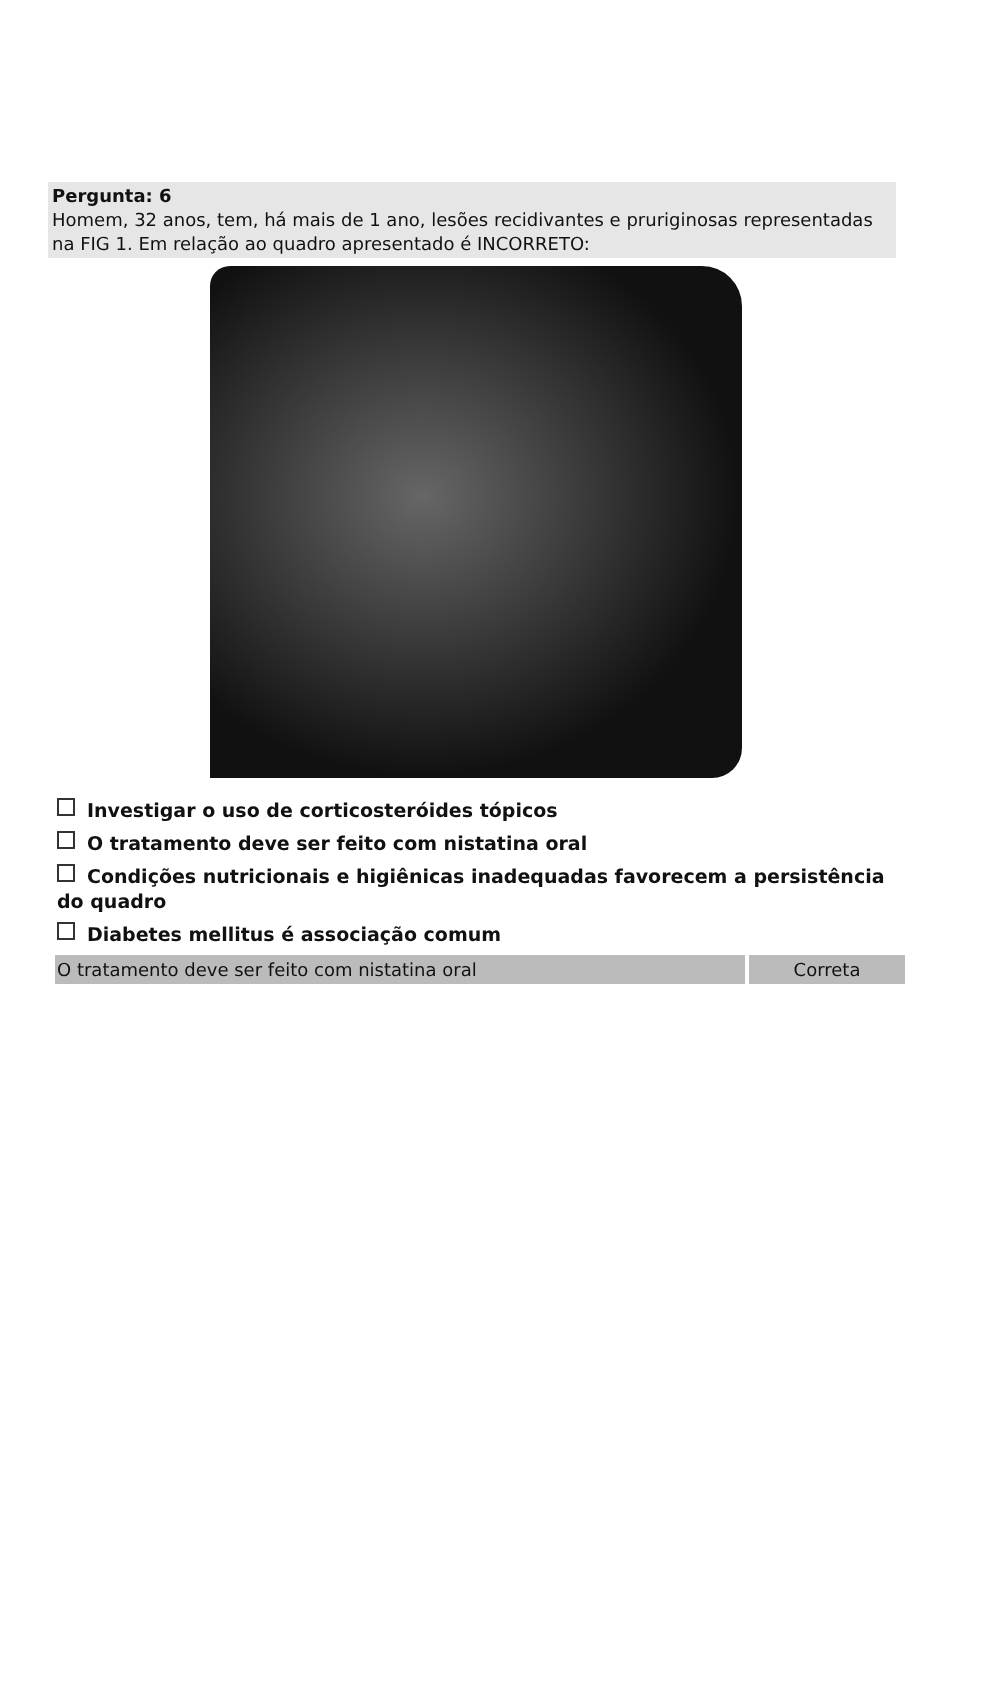Pergunta: 6
Homem, 32 anos, tem, há mais de 1 ano, lesões recidivantes e pruriginosas representadas na FIG 1. Em relação ao quadro apresentado é INCORRETO:
Investigar o uso de corticosteróides tópicos
O tratamento deve ser feito com nistatina oral
Condições nutricionais e higiênicas inadequadas favorecem a persistência do quadro
Diabetes mellitus é associação comum
O tratamento deve ser feito com nistatina oral Correta